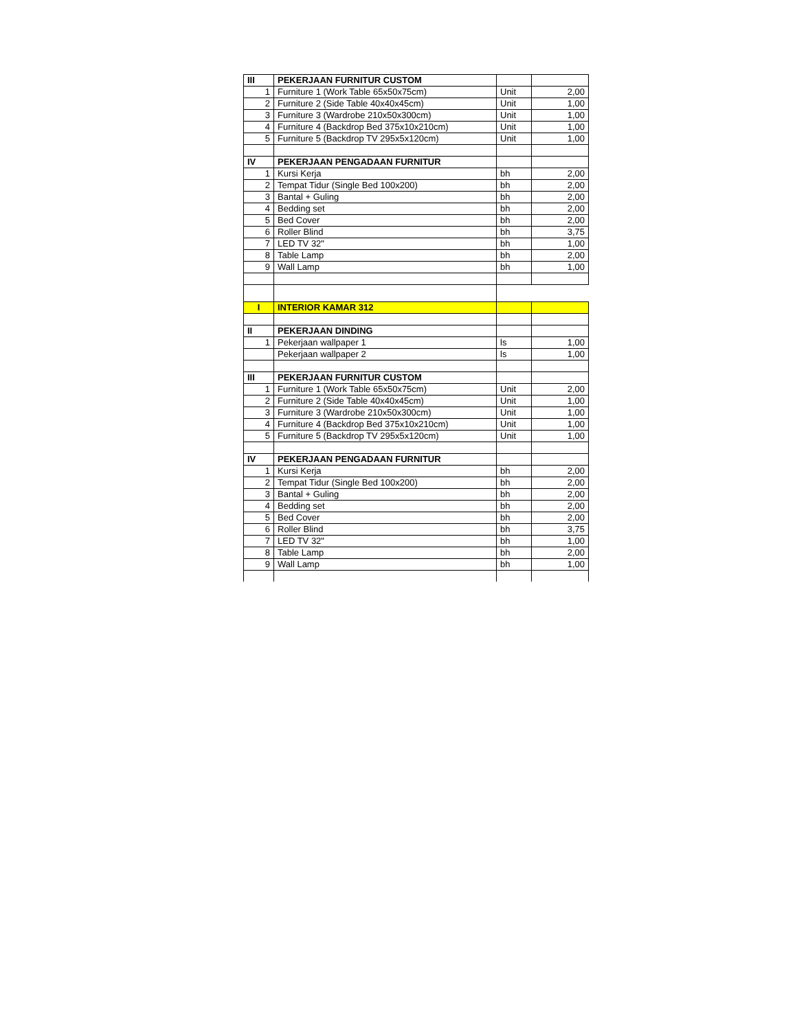| III | PEKERJAAN FURNITUR CUSTOM | | |
| 1 | Furniture 1 (Work Table 65x50x75cm) | Unit | 2,00 |
| 2 | Furniture 2 (Side Table 40x40x45cm) | Unit | 1,00 |
| 3 | Furniture 3 (Wardrobe 210x50x300cm) | Unit | 1,00 |
| 4 | Furniture 4 (Backdrop Bed 375x10x210cm) | Unit | 1,00 |
| 5 | Furniture 5 (Backdrop TV 295x5x120cm) | Unit | 1,00 |
| IV | PEKERJAAN PENGADAAN FURNITUR | | |
| 1 | Kursi Kerja | bh | 2,00 |
| 2 | Tempat Tidur (Single Bed 100x200) | bh | 2,00 |
| 3 | Bantal + Guling | bh | 2,00 |
| 4 | Bedding set | bh | 2,00 |
| 5 | Bed Cover | bh | 2,00 |
| 6 | Roller Blind | bh | 3,75 |
| 7 | LED TV 32" | bh | 1,00 |
| 8 | Table Lamp | bh | 2,00 |
| 9 | Wall Lamp | bh | 1,00 |
| I | INTERIOR KAMAR 312 | | |
| II | PEKERJAAN DINDING | | |
| 1 | Pekerjaan wallpaper 1 | ls | 1,00 |
| | Pekerjaan wallpaper 2 | ls | 1,00 |
| III | PEKERJAAN FURNITUR CUSTOM | | |
| 1 | Furniture 1 (Work Table 65x50x75cm) | Unit | 2,00 |
| 2 | Furniture 2 (Side Table 40x40x45cm) | Unit | 1,00 |
| 3 | Furniture 3 (Wardrobe 210x50x300cm) | Unit | 1,00 |
| 4 | Furniture 4 (Backdrop Bed 375x10x210cm) | Unit | 1,00 |
| 5 | Furniture 5 (Backdrop TV 295x5x120cm) | Unit | 1,00 |
| IV | PEKERJAAN PENGADAAN FURNITUR | | |
| 1 | Kursi Kerja | bh | 2,00 |
| 2 | Tempat Tidur (Single Bed 100x200) | bh | 2,00 |
| 3 | Bantal + Guling | bh | 2,00 |
| 4 | Bedding set | bh | 2,00 |
| 5 | Bed Cover | bh | 2,00 |
| 6 | Roller Blind | bh | 3,75 |
| 7 | LED TV 32" | bh | 1,00 |
| 8 | Table Lamp | bh | 2,00 |
| 9 | Wall Lamp | bh | 1,00 |